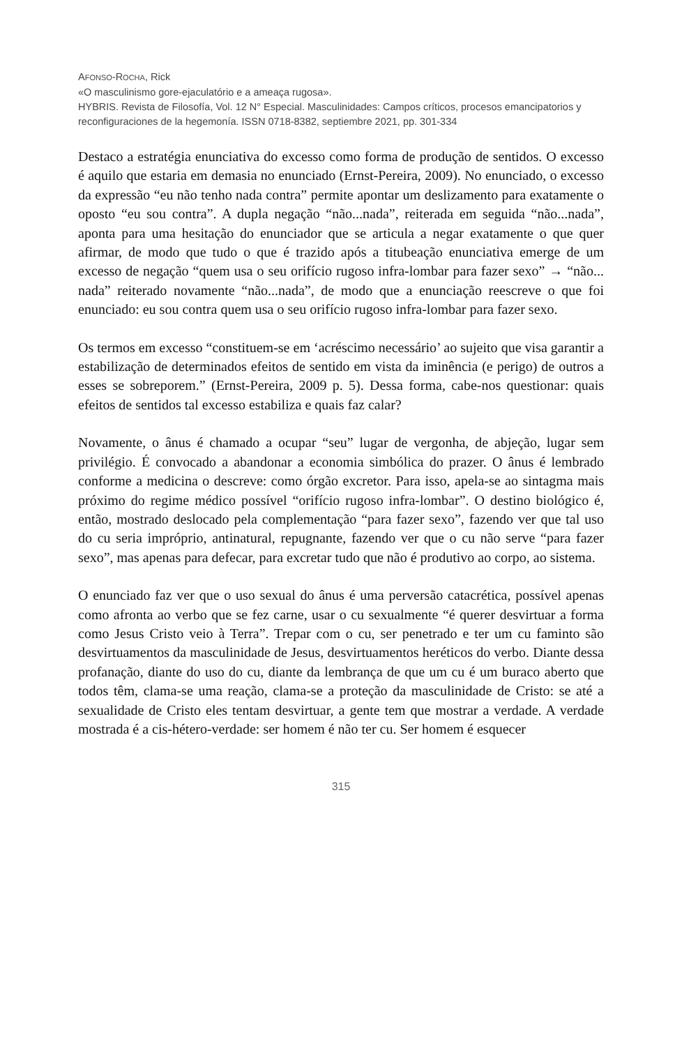AFONSO-ROCHA, Rick
«O masculinismo gore-ejaculatório e a ameaça rugosa».
HYBRIS. Revista de Filosofía, Vol. 12 N° Especial. Masculinidades: Campos críticos, procesos emancipatorios y reconfiguraciones de la hegemonía. ISSN 0718-8382, septiembre 2021, pp. 301-334
Destaco a estratégia enunciativa do excesso como forma de produção de sentidos. O excesso é aquilo que estaria em demasia no enunciado (Ernst-Pereira, 2009). No enunciado, o excesso da expressão “eu não tenho nada contra” permite apontar um deslizamento para exatamente o oposto “eu sou contra”. A dupla negação “não...nada”, reiterada em seguida “não...nada”, aponta para uma hesitação do enunciador que se articula a negar exatamente o que quer afirmar, de modo que tudo o que é trazido após a titubeação enunciativa emerge de um excesso de negação “quem usa o seu orifício rugoso infra-lombar para fazer sexo” → “não... nada” reiterado novamente “não...nada”, de modo que a enunciação reescreve o que foi enunciado: eu sou contra quem usa o seu orifício rugoso infra-lombar para fazer sexo.
Os termos em excesso “constituem-se em ‘acréscimo necessário’ ao sujeito que visa garantir a estabilização de determinados efeitos de sentido em vista da iminência (e perigo) de outros a esses se sobreporem.” (Ernst-Pereira, 2009 p. 5). Dessa forma, cabe-nos questionar: quais efeitos de sentidos tal excesso estabiliza e quais faz calar?
Novamente, o ânus é chamado a ocupar “seu” lugar de vergonha, de abjeção, lugar sem privilégio. É convocado a abandonar a economia simbólica do prazer. O ânus é lembrado conforme a medicina o descreve: como órgão excretor. Para isso, apela-se ao sintagma mais próximo do regime médico possível “orifício rugoso infra-lombar”. O destino biológico é, então, mostrado deslocado pela complementação “para fazer sexo”, fazendo ver que tal uso do cu seria impróprio, antinatural, repugnante, fazendo ver que o cu não serve “para fazer sexo”, mas apenas para defecar, para excretar tudo que não é produtivo ao corpo, ao sistema.
O enunciado faz ver que o uso sexual do ânus é uma perversão catacrética, possível apenas como afronta ao verbo que se fez carne, usar o cu sexualmente “é querer desvirtuar a forma como Jesus Cristo veio à Terra”. Trepar com o cu, ser penetrado e ter um cu faminto são desvirtuamentos da masculinidade de Jesus, desvirtuamentos heréticos do verbo. Diante dessa profanação, diante do uso do cu, diante da lembrança de que um cu é um buraco aberto que todos têm, clama-se uma reação, clama-se a proteção da masculinidade de Cristo: se até a sexualidade de Cristo eles tentam desvirtuar, a gente tem que mostrar a verdade. A verdade mostrada é a cis-hétero-verdade: ser homem é não ter cu. Ser homem é esquecer
315